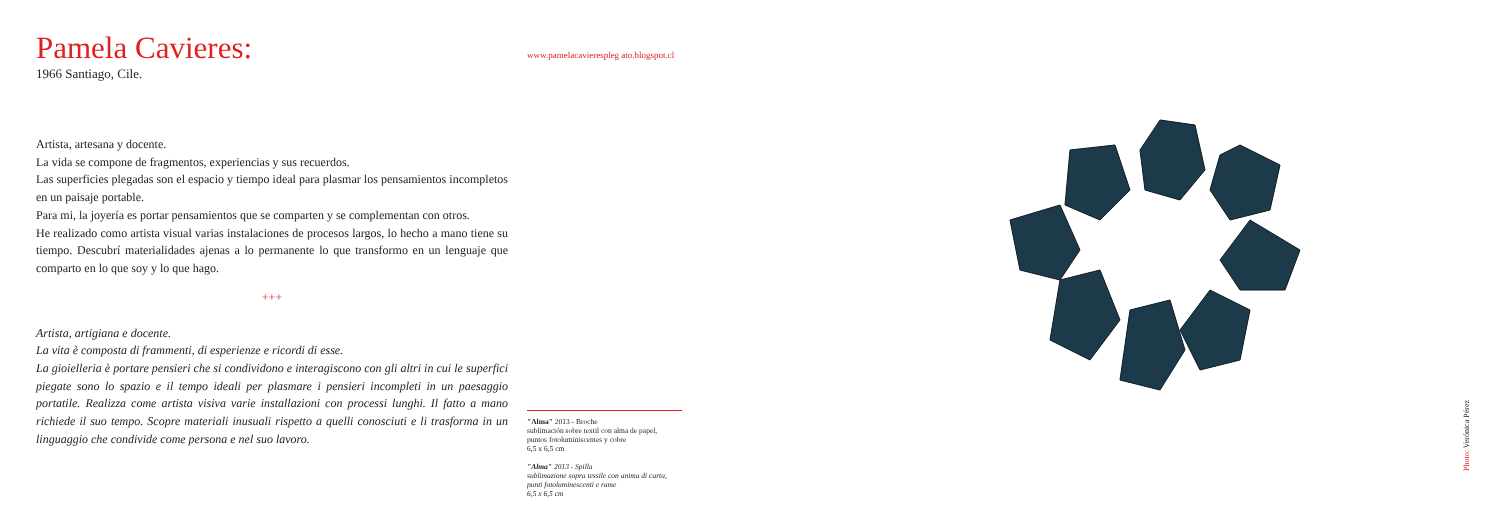Pamela Cavieres:
1966 Santiago, Cile.
Artista, artesana y docente.
La vida se compone de fragmentos, experiencias y sus recuerdos.
Las superficies plegadas son el espacio y tiempo ideal para plasmar los pensamientos incompletos en un paisaje portable.
Para mi, la joyería es portar pensamientos que se comparten y se complementan con otros.
He realizado como artista visual varias instalaciones de procesos largos, lo hecho a mano tiene su tiempo. Descubrí materialidades ajenas a lo permanente lo que transformo en un lenguaje que comparto en lo que soy y lo que hago.
+++
Artista, artigiana e docente.
La vita è composta di frammenti, di esperienze e ricordi di esse.
La gioielleria è portare pensieri che si condividono e interagiscono con gli altri in cui le superfici piegate sono lo spazio e il tempo ideali per plasmare i pensieri incompleti in un paesaggio portatile. Realizza come artista visiva varie installazioni con processi lunghi. Il fatto a mano richiede il suo tempo. Scopre materiali inusuali rispetto a quelli conosciuti e li trasforma in un linguaggio che condivide come persona e nel suo lavoro.
www.pamelacavierespleg ato.blogspot.cl
"Alma" 2013 - Broche
sublimación sobre textil con alma de papel,
puntos fotoluminiscentes y cobre
6,5 x 6,5 cm
"Alma" 2013 - Spilla
sublimazione sopra tessile con anima di carta,
punti fotoluminescenti e rame
6,5 x 6,5 cm
Photo: Verónica Pérez